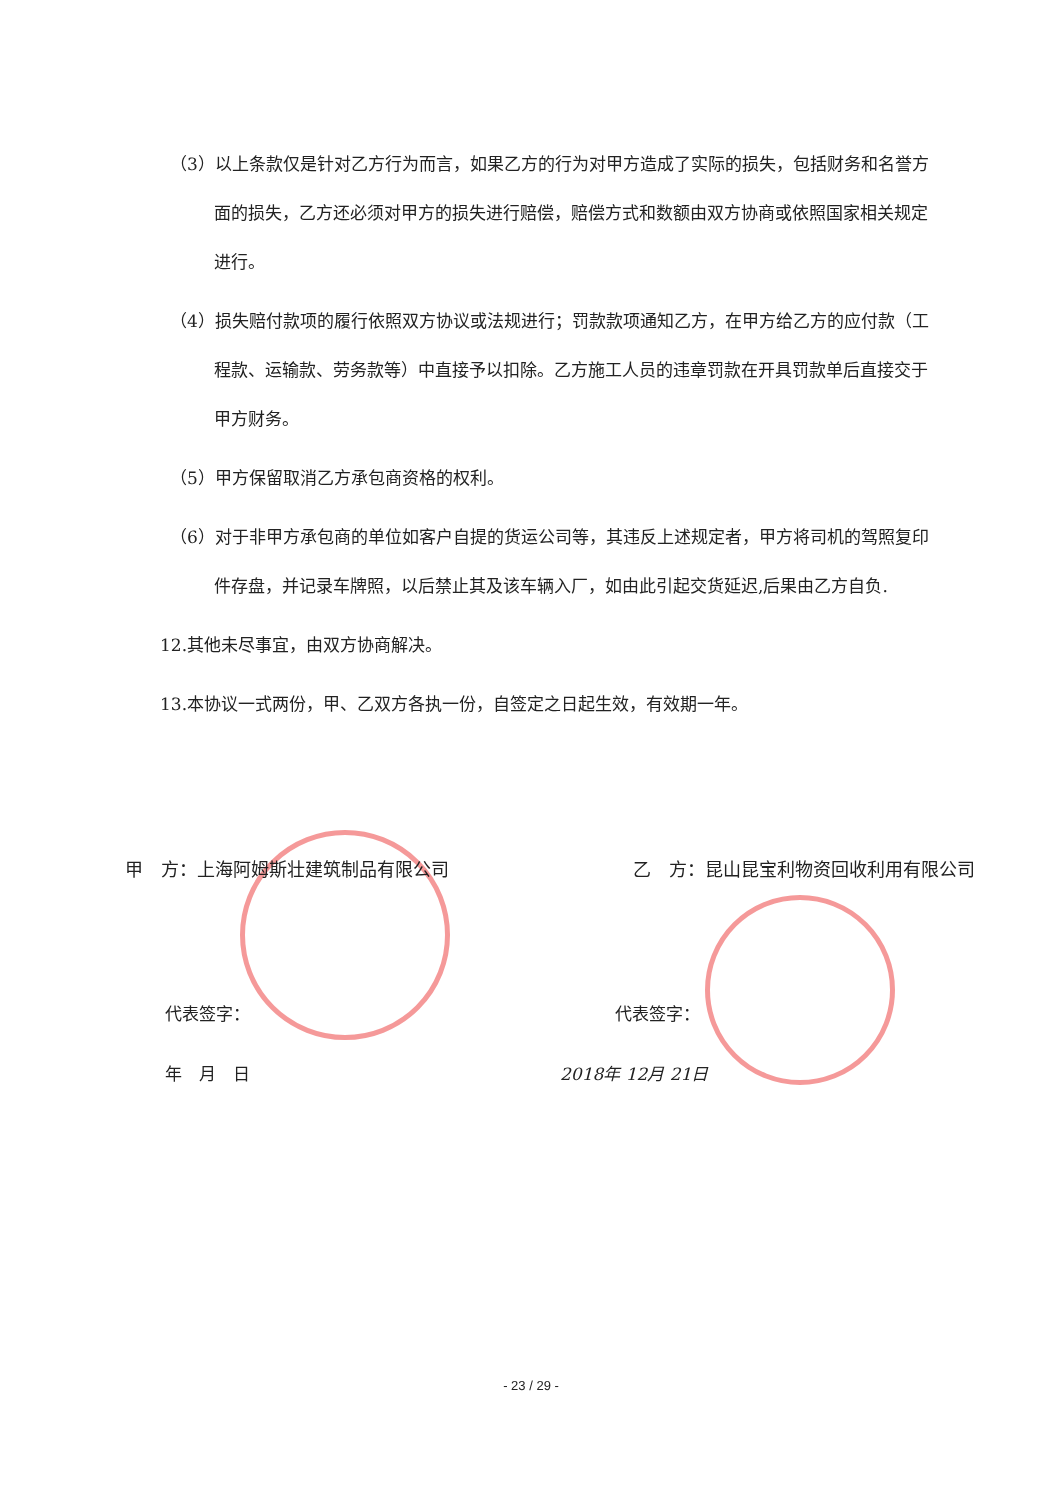（3）以上条款仅是针对乙方行为而言，如果乙方的行为对甲方造成了实际的损失，包括财务和名誉方面的损失，乙方还必须对甲方的损失进行赔偿，赔偿方式和数额由双方协商或依照国家相关规定进行。
（4）损失赔付款项的履行依照双方协议或法规进行；罚款款项通知乙方，在甲方给乙方的应付款（工程款、运输款、劳务款等）中直接予以扣除。乙方施工人员的违章罚款在开具罚款单后直接交于甲方财务。
（5）甲方保留取消乙方承包商资格的权利。
（6）对于非甲方承包商的单位如客户自提的货运公司等，其违反上述规定者，甲方将司机的驾照复印件存盘，并记录车牌照，以后禁止其及该车辆入厂，如由此引起交货延迟,后果由乙方自负.
12.其他未尽事宜，由双方协商解决。
13.本协议一式两份，甲、乙双方各执一份，自签定之日起生效，有效期一年。
甲　方：上海阿姆斯壮建筑制品有限公司 乙　方：昆山昆宝利物资回收利用有限公司
代表签字： 代表签字：
年　月　日 2018年 12月 21日
- 23 / 29 -